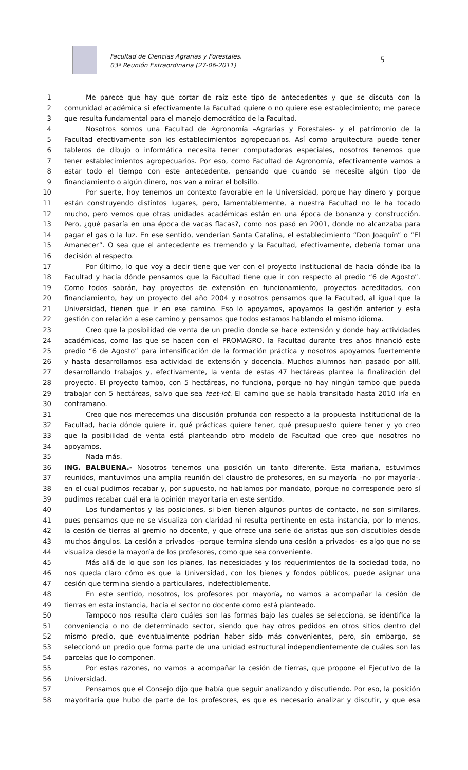Facultad de Ciencias Agrarias y Forestales.
03ª Reunión Extraordinaria (27-06-2011)
5
1 Me parece que hay que cortar de raíz este tipo de antecedentes y que se discuta con la
2 comunidad académica si efectivamente la Facultad quiere o no quiere ese establecimiento; me parece
3 que resulta fundamental para el manejo democrático de la Facultad.
4 Nosotros somos una Facultad de Agronomía –Agrarias y Forestales- y el patrimonio de la
5 Facultad efectivamente son los establecimientos agropecuarios. Así como arquitectura puede tener
6 tableros de dibujo o informática necesita tener computadoras especiales, nosotros tenemos que
7 tener establecimientos agropecuarios. Por eso, como Facultad de Agronomía, efectivamente vamos a
8 estar todo el tiempo con este antecedente, pensando que cuando se necesite algún tipo de
9 financiamiento o algún dinero, nos van a mirar el bolsillo.
10 Por suerte, hoy tenemos un contexto favorable en la Universidad, porque hay dinero y porque
11 están construyendo distintos lugares, pero, lamentablemente, a nuestra Facultad no le ha tocado
12 mucho, pero vemos que otras unidades académicas están en una época de bonanza y construcción.
13 Pero, ¿qué pasaría en una época de vacas flacas?, como nos pasó en 2001, donde no alcanzaba para
14 pagar el gas o la luz. En ese sentido, venderían Santa Catalina, el establecimiento “Don Joaquín” o “El
15 Amanecer”. O sea que el antecedente es tremendo y la Facultad, efectivamente, debería tomar una
16 decisión al respecto.
17 Por último, lo que voy a decir tiene que ver con el proyecto institucional de hacia dónde iba la
18 Facultad y hacia dónde pensamos que la Facultad tiene que ir con respecto al predio “6 de Agosto”.
19 Como todos sabrán, hay proyectos de extensión en funcionamiento, proyectos acreditados, con
20 financiamiento, hay un proyecto del año 2004 y nosotros pensamos que la Facultad, al igual que la
21 Universidad, tienen que ir en ese camino. Eso lo apoyamos, apoyamos la gestión anterior y esta
22 gestión con relación a ese camino y pensamos que todos estamos hablando el mismo idioma.
23 Creo que la posibilidad de venta de un predio donde se hace extensión y donde hay actividades
24 académicas, como las que se hacen con el PROMAGRO, la Facultad durante tres años financió este
25 predio “6 de Agosto” para intensificación de la formación práctica y nosotros apoyamos fuertemente
26 y hasta desarrollamos esa actividad de extensión y docencia. Muchos alumnos han pasado por allí,
27 desarrollando trabajos y, efectivamente, la venta de estas 47 hectáreas plantea la finalización del
28 proyecto. El proyecto tambo, con 5 hectáreas, no funciona, porque no hay ningún tambo que pueda
29 trabajar con 5 hectáreas, salvo que sea feet-lot. El camino que se había transitado hasta 2010 iría en
30 contramano.
31 Creo que nos merecemos una discusión profunda con respecto a la propuesta institucional de la
32 Facultad, hacia dónde quiere ir, qué prácticas quiere tener, qué presupuesto quiere tener y yo creo
33 que la posibilidad de venta está planteando otro modelo de Facultad que creo que nosotros no
34 apoyamos.
35 Nada más.
36 ING. BALBUENA.- Nosotros tenemos una posición un tanto diferente. Esta mañana, estuvimos
37 reunidos, mantuvimos una amplia reunión del claustro de profesores, en su mayoría –no por mayoría-,
38 en el cual pudimos recabar y, por supuesto, no hablamos por mandato, porque no corresponde pero sí
39 pudimos recabar cuál era la opinión mayoritaria en este sentido.
40 Los fundamentos y las posiciones, si bien tienen algunos puntos de contacto, no son similares,
41 pues pensamos que no se visualiza con claridad ni resulta pertinente en esta instancia, por lo menos,
42 la cesión de tierras al gremio no docente, y que ofrece una serie de aristas que son discutibles desde
43 muchos ángulos. La cesión a privados –porque termina siendo una cesión a privados- es algo que no se
44 visualiza desde la mayoría de los profesores, como que sea conveniente.
45 Más allá de lo que son los planes, las necesidades y los requerimientos de la sociedad toda, no
46 nos queda claro cómo es que la Universidad, con los bienes y fondos públicos, puede asignar una
47 cesión que termina siendo a particulares, indefectiblemente.
48 En este sentido, nosotros, los profesores por mayoría, no vamos a acompañar la cesión de
49 tierras en esta instancia, hacia el sector no docente como está planteado.
50 Tampoco nos resulta claro cuáles son las formas bajo las cuales se selecciona, se identifica la
51 conveniencia o no de determinado sector, siendo que hay otros pedidos en otros sitios dentro del
52 mismo predio, que eventualmente podrían haber sido más convenientes, pero, sin embargo, se
53 seleccionó un predio que forma parte de una unidad estructural independientemente de cuáles son las
54 parcelas que lo componen.
55 Por estas razones, no vamos a acompañar la cesión de tierras, que propone el Ejecutivo de la
56 Universidad.
57 Pensamos que el Consejo dijo que había que seguir analizando y discutiendo. Por eso, la posición
58 mayoritaria que hubo de parte de los profesores, es que es necesario analizar y discutir, y que esa